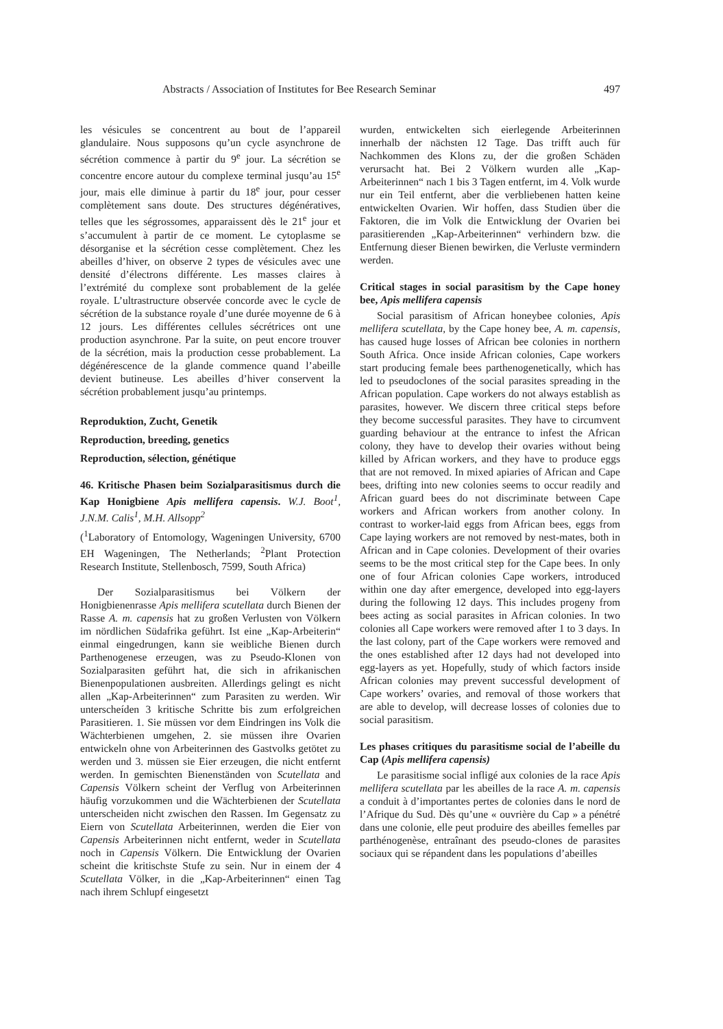Abstracts / Association of Institutes for Bee Research Seminar 497
les vésicules se concentrent au bout de l’appareil glandulaire. Nous supposons qu’un cycle asynchrone de sécrétion commence à partir du 9<sup>e</sup> jour. La sécrétion se concentre encore autour du complexe terminal jusqu’au 15<sup>e</sup> jour, mais elle diminue à partir du 18<sup>e</sup> jour, pour cesser complètement sans doute. Des structures dégénératives, telles que les ségrossomes, apparaissent dès le 21<sup>e</sup> jour et s’accumulent à partir de ce moment. Le cytoplasme se désorganise et la sécrétion cesse complètement. Chez les abeilles d’hiver, on observe 2 types de vésicules avec une densité d’électrons différente. Les masses claires à l’extrémité du complexe sont probablement de la gelée royale. L’ultrastructure observée concorde avec le cycle de sécrétion de la substance royale d’une durée moyenne de 6 à 12 jours. Les différentes cellules sécrétrices ont une production asynchrone. Par la suite, on peut encore trouver de la sécrétion, mais la production cesse probablement. La dégénérescence de la glande commence quand l’abeille devient butineuse. Les abeilles d’hiver conservent la sécrétion probablement jusqu’au printemps.
Reproduktion, Zucht, Genetik
Reproduction, breeding, genetics
Reproduction, sélection, génétique
46. Kritische Phasen beim Sozialparasitismus durch die Kap Honigbiene Apis mellifera capensis. W.J. Boot<sup>1</sup>, J.N.M. Calis<sup>1</sup>, M.H. Allsopp<sup>2</sup>
(<sup>1</sup>Laboratory of Entomology, Wageningen University, 6700 EH Wageningen, The Netherlands; <sup>2</sup>Plant Protection Research Institute, Stellenbosch, 7599, South Africa)
Der Sozialparasitismus bei Völkern der Honigbienenrasse Apis mellifera scutellata durch Bienen der Rasse A. m. capensis hat zu großen Verlusten von Völkern im nördlichen Südafrika geführt. Ist eine „Kap-Arbeiterin“ einmal eingedrungen, kann sie weibliche Bienen durch Parthenogenese erzeugen, was zu Pseudo-Klonen von Sozialparasiten geführt hat, die sich in afrikanischen Bienenpopulationen ausbreiten. Allerdings gelingt es nicht allen „Kap-Arbeiterinnen“ zum Parasiten zu werden. Wir unterscheíden 3 kritische Schritte bis zum erfolgreichen Parasitieren. 1. Sie müssen vor dem Eindringen ins Volk die Wächterbienen umgehen, 2. sie müssen ihre Ovarien entwickeln ohne von Arbeiterinnen des Gastvolks getötet zu werden und 3. müssen sie Eier erzeugen, die nicht entfernt werden. In gemischten Bienenständen von Scutellata and Capensis Völkern scheint der Verflug von Arbeiterinnen häufig vorzukommen und die Wächterbienen der Scutellata unterscheiden nicht zwischen den Rassen. Im Gegensatz zu Eiern von Scutellata Arbeiterinnen, werden die Eier von Capensis Arbeiterinnen nicht entfernt, weder in Scutellata noch in Capensis Völkern. Die Entwicklung der Ovarien scheint die kritischste Stufe zu sein. Nur in einem der 4 Scutellata Völker, in die „Kap-Arbeiterinnen“ einen Tag nach ihrem Schlupf eingesetzt
wurden, entwickelten sich eierlegende Arbeiterinnen innerhalb der nächsten 12 Tage. Das trifft auch für Nachkommen des Klons zu, der die großen Schäden verursacht hat. Bei 2 Völkern wurden alle „Kap-Arbeiterinnen“ nach 1 bis 3 Tagen entfernt, im 4. Volk wurde nur ein Teil entfernt, aber die verbliebenen hatten keine entwickelten Ovarien. Wir hoffen, dass Studien über die Faktoren, die im Volk die Entwicklung der Ovarien bei parasitierenden „Kap-Arbeiterinnen“ verhindern bzw. die Entfernung dieser Bienen bewirken, die Verluste vermindern werden.
Critical stages in social parasitism by the Cape honey bee, Apis mellifera capensis
Social parasitism of African honeybee colonies, Apis mellifera scutellata, by the Cape honey bee, A. m. capensis, has caused huge losses of African bee colonies in northern South Africa. Once inside African colonies, Cape workers start producing female bees parthenogenetically, which has led to pseudoclones of the social parasites spreading in the African population. Cape workers do not always establish as parasites, however. We discern three critical steps before they become successful parasites. They have to circumvent guarding behaviour at the entrance to infest the African colony, they have to develop their ovaries without being killed by African workers, and they have to produce eggs that are not removed. In mixed apiaries of African and Cape bees, drifting into new colonies seems to occur readily and African guard bees do not discriminate between Cape workers and African workers from another colony. In contrast to worker-laid eggs from African bees, eggs from Cape laying workers are not removed by nest-mates, both in African and in Cape colonies. Development of their ovaries seems to be the most critical step for the Cape bees. In only one of four African colonies Cape workers, introduced within one day after emergence, developed into egg-layers during the following 12 days. This includes progeny from bees acting as social parasites in African colonies. In two colonies all Cape workers were removed after 1 to 3 days. In the last colony, part of the Cape workers were removed and the ones established after 12 days had not developed into egg-layers as yet. Hopefully, study of which factors inside African colonies may prevent successful development of Cape workers’ ovaries, and removal of those workers that are able to develop, will decrease losses of colonies due to social parasitism.
Les phases critiques du parasitisme social de l’abeille du Cap (Apis mellifera capensis)
Le parasitisme social infligé aux colonies de la race Apis mellifera scutellata par les abeilles de la race A. m. capensis a conduit à d’importantes pertes de colonies dans le nord de l’Afrique du Sud. Dès qu’une « ouvrière du Cap » a pénétré dans une colonie, elle peut produire des abeilles femelles par parthénogenèse, entraînant des pseudo-clones de parasites sociaux qui se répandent dans les populations d’abeilles